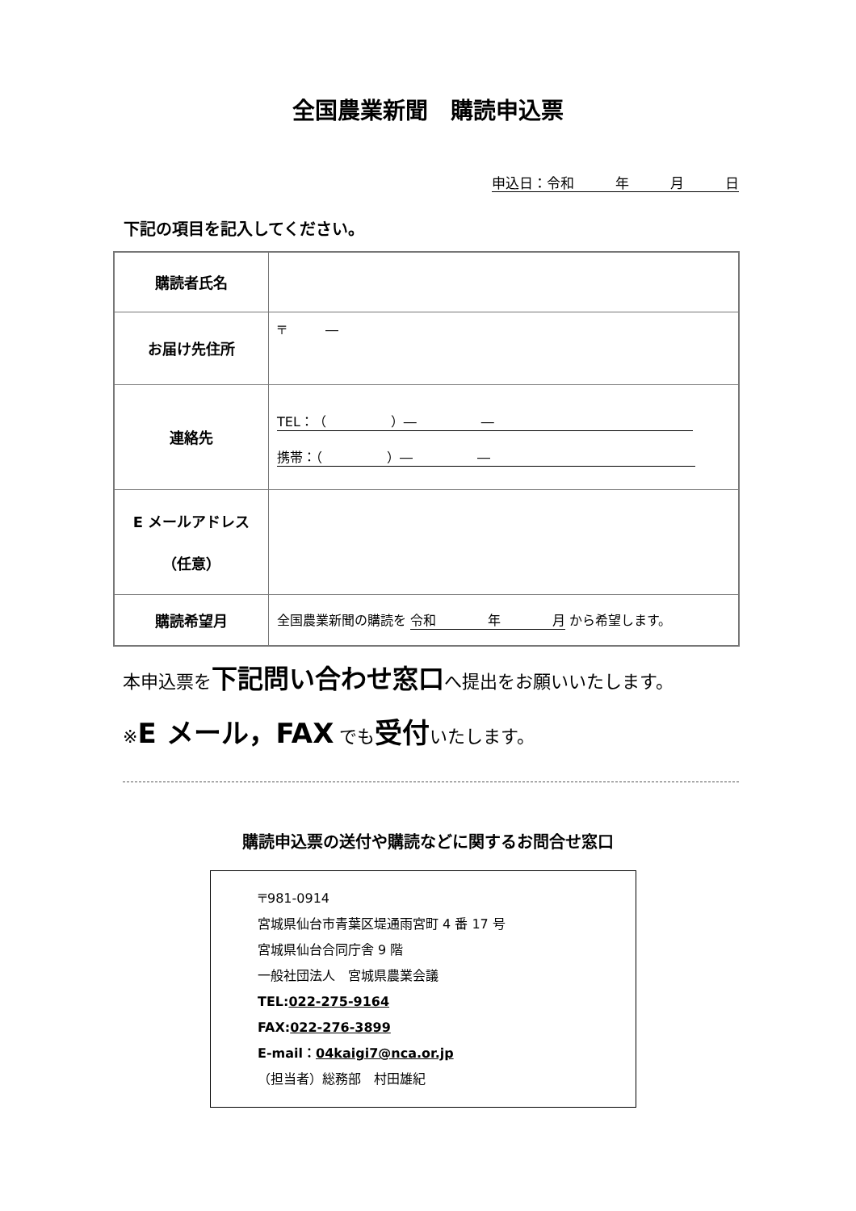全国農業新聞　購読申込票
申込日：令和　　　年　　　月　　　日
下記の項目を記入してください。
| 購読者氏名 | |
| お届け先住所 | 〒 ― |
| 連絡先 | TEL：（ ）― ― 携帯：（ ）― ― |
| E メールアドレス （任意） | |
| 購読希望月 | 全国農業新聞の購読を 令和 年 月 から希望します。 |
本申込票を下記問い合わせ窓口へ提出をお願いいたします。
※E メール，FAX でも受付いたします。
購読申込票の送付や購読などに関するお問合せ窓口
〒981-0914
宮城県仙台市青葉区堤通雨宮町 4 番 17 号
宮城県仙台合同庁舎 9 階
一般社団法人　宮城県農業会議
TEL:022-275-9164
FAX:022-276-3899
E-mail：04kaigi7@nca.or.jp
（担当者）総務部　村田雄紀